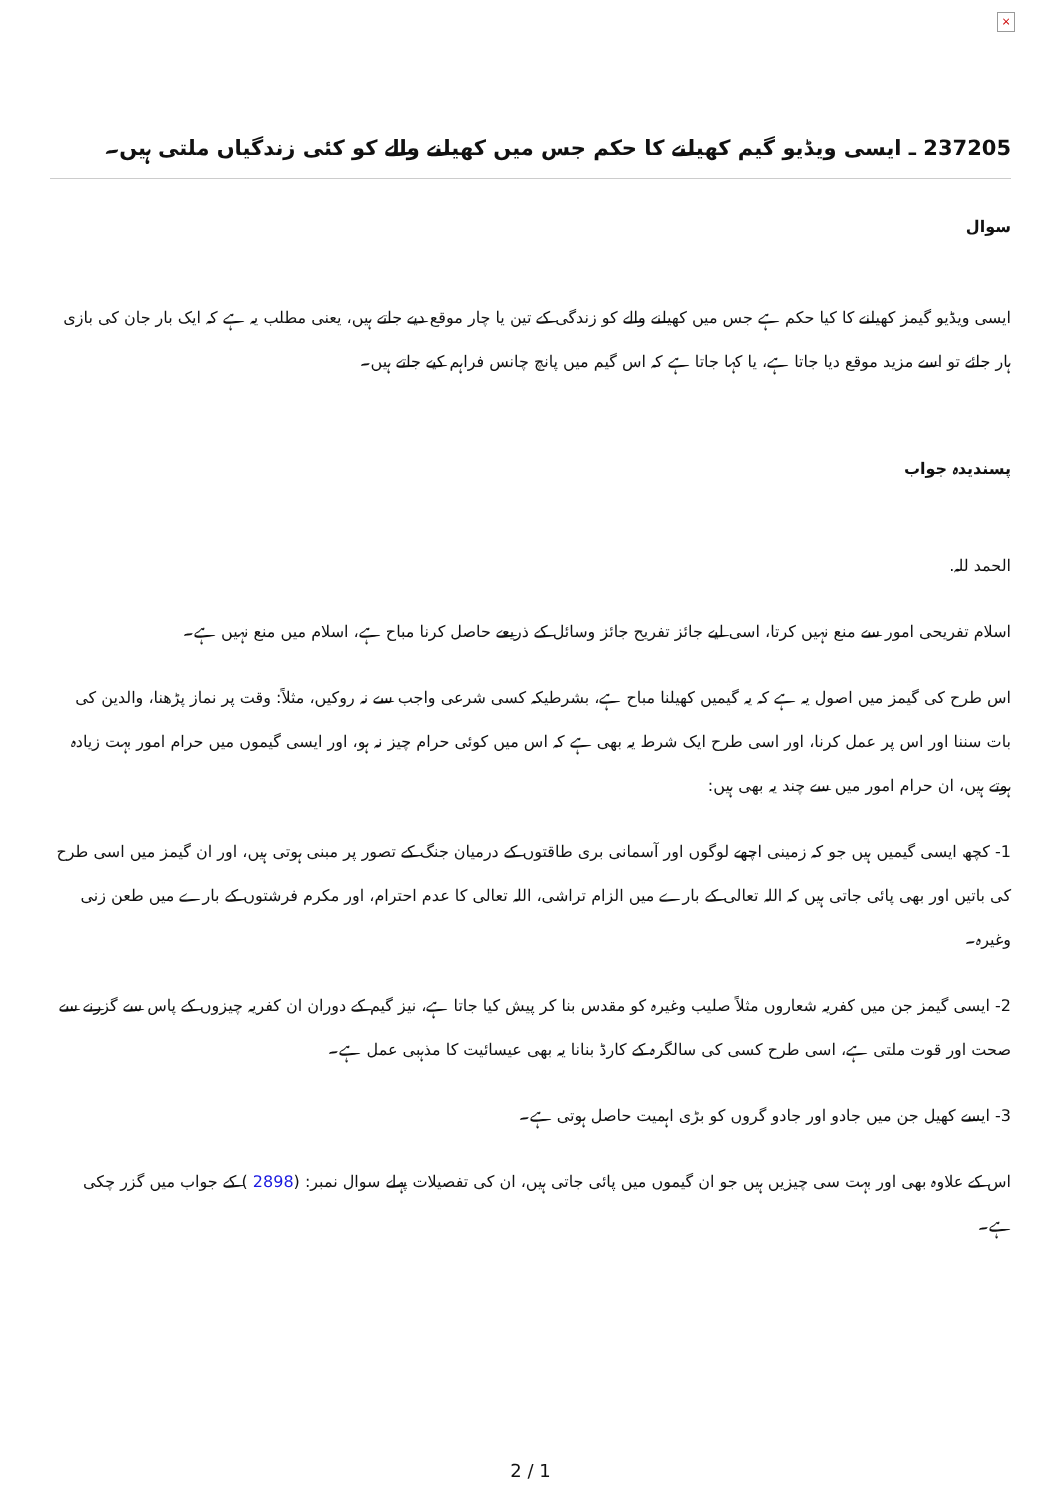×
237205 ـ ایسی ویڈیو گیم کھیلنے کا حکم جس میں کھیلنے والے کو کئی زندگیاں ملتی ہیں۔
سوال
ایسی ویڈیو گیمز کھیلنے کا کیا حکم ہے جس میں کھیلنے والے کو زندگی کے تین یا چار موقع دیے جاتے ہیں، یعنی مطلب یہ ہے کہ ایک بار جان کی بازی ہار جائے تو اسے مزید موقع دیا جاتا ہے، یا کہا جاتا ہے کہ اس گیم میں پانچ چانس فراہم کیے جاتے ہیں۔
پسندیدہ جواب
الحمد للہ.
اسلام تفریحی امور سے منع نہیں کرتا، اسی لیے جائز تفریح جائز وسائل کے ذریعے حاصل کرنا مباح ہے، اسلام میں منع نہیں ہے۔
اس طرح کی گیمز میں اصول یہ ہے کہ یہ گیمیں کھیلنا مباح ہے، بشرطیکہ کسی شرعی واجب سے نہ روکیں، مثلاً: وقت پر نماز پڑھنا، والدین کی بات سننا اور اس پر عمل کرنا، اور اسی طرح ایک شرط یہ بھی ہے کہ اس میں کوئی حرام چیز نہ ہو، اور ایسی گیموں میں حرام امور بہت زیادہ ہوتے ہیں، ان حرام امور میں سے چند یہ بھی ہیں:
1- کچھ ایسی گیمیں ہیں جو کہ زمینی اچھے لوگوں اور آسمانی بری طاقتوں کے درمیان جنگ کے تصور پر مبنی ہوتی ہیں، اور ان گیمز میں اسی طرح کی باتیں اور بھی پائی جاتی ہیں کہ اللہ تعالی کے بارے میں الزام تراشی، اللہ تعالی کا عدم احترام، اور مکرم فرشتوں کے بارے میں طعن زنی وغیرہ۔
2- ایسی گیمز جن میں کفریہ شعاروں مثلاً صلیب وغیرہ کو مقدس بنا کر پیش کیا جاتا ہے، نیز گیم کے دوران ان کفریہ چیزوں کے پاس سے گزرنے سے صحت اور قوت ملتی ہے، اسی طرح کسی کی سالگرہ کے کارڈ بنانا یہ بھی عیسائیت کا مذہبی عمل ہے۔
3- ایسے کھیل جن میں جادو اور جادو گروں کو بڑی اہمیت حاصل ہوتی ہے۔
اس کے علاوہ بھی اور بہت سی چیزیں ہیں جو ان گیموں میں پائی جاتی ہیں، ان کی تفصیلات پہلے سوال نمبر: (2898 ) کے جواب میں گزر چکی ہے۔
2 / 1